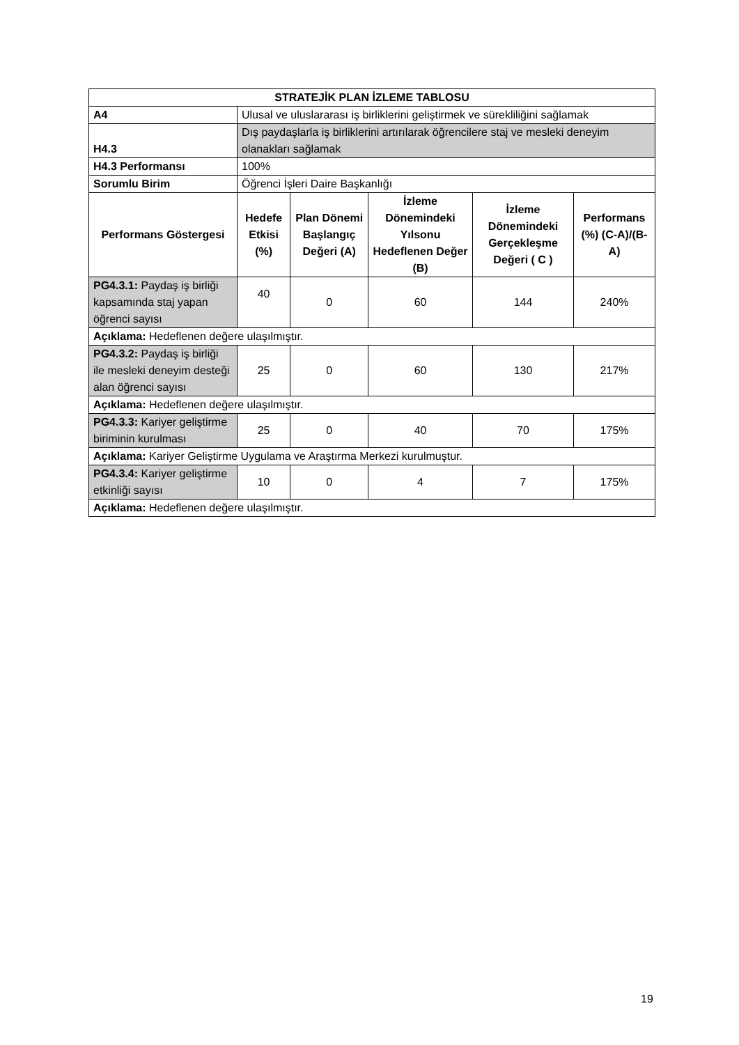| STRATEJİK PLAN İZLEME TABLOSU | | | | | |
| --- | --- | --- | --- | --- | --- |
| A4 | Ulusal ve uluslararası iş birliklerini geliştirmek ve sürekliliğini sağlamak | | | | |
| H4.3 | Dış paydaşlarla iş birliklerini artırılarak öğrencilere staj ve mesleki deneyim olanakları sağlamak | | | | |
| H4.3 Performansı | 100% | | | | |
| Sorumlu Birim | Öğrenci İşleri Daire Başkanlığı | | | | |
| Performans Göstergesi | Hedefe Etkisi (%) | Plan Dönemi Başlangıç Değeri (A) | İzleme Dönemindeki Yılsonu Hedeflenen Değer (B) | İzleme Dönemindeki Gerçekleşme Değeri ( C ) | Performans (%) (C-A)/(B-A) |
| PG4.3.1: Paydaş iş birliği kapsamında staj yapan öğrenci sayısı | 40 | 0 | 60 | 144 | 240% |
| Açıklama: Hedeflenen değere ulaşılmıştır. | | | | | |
| PG4.3.2: Paydaş iş birliği ile mesleki deneyim desteği alan öğrenci sayısı | 25 | 0 | 60 | 130 | 217% |
| Açıklama: Hedeflenen değere ulaşılmıştır. | | | | | |
| PG4.3.3: Kariyer geliştirme biriminin kurulması | 25 | 0 | 40 | 70 | 175% |
| Açıklama: Kariyer Geliştirme Uygulama ve Araştırma Merkezi kurulmuştur. | | | | | |
| PG4.3.4: Kariyer geliştirme etkinliği sayısı | 10 | 0 | 4 | 7 | 175% |
| Açıklama: Hedeflenen değere ulaşılmıştır. | | | | | |
19